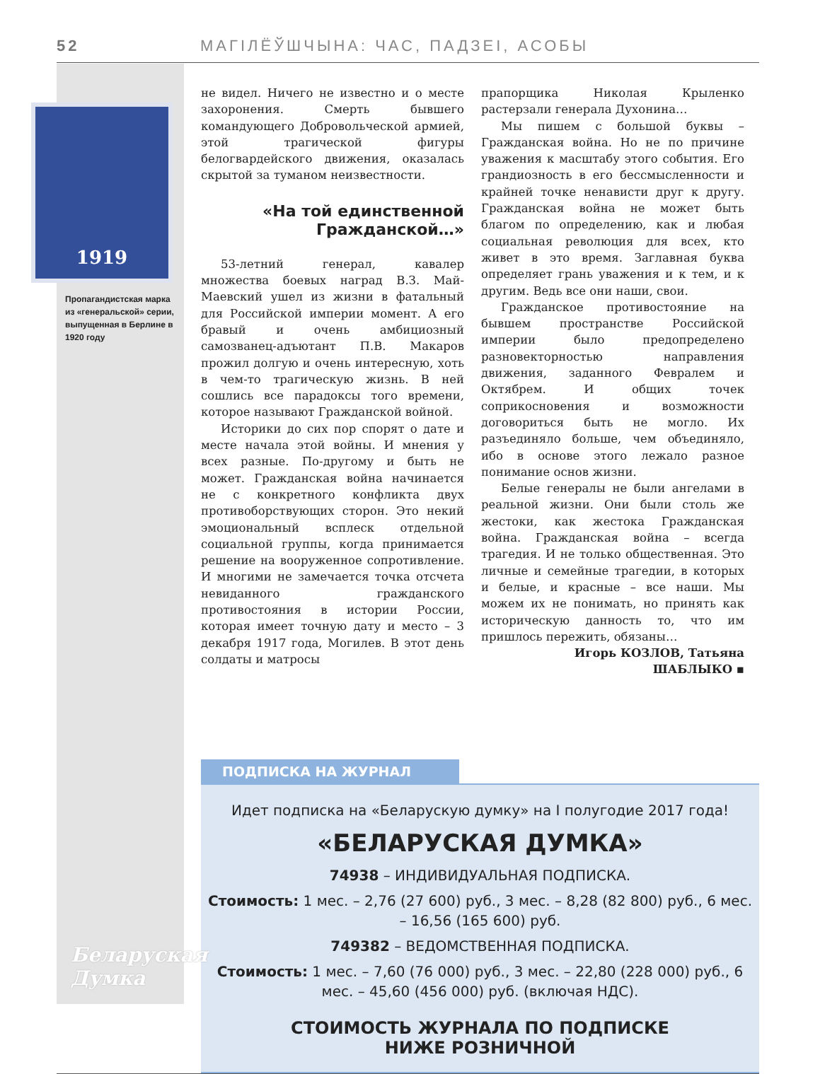52 МАГІЛЁЎШЧЫНА: ЧАС, ПАДЗЕІ, АСОБЫ
1919
Пропагандистская марка из «генеральской» серии, выпущенная в Берлине в 1920 году
Беларуская Думка
не видел. Ничего не известно и о месте захоронения. Смерть бывшего командующего Добровольческой армией, этой трагической фигуры белогвардейского движения, оказалась скрытой за туманом неизвестности.
«На той единственной Гражданской…»
53-летний генерал, кавалер множества боевых наград В.З. Май-Маевский ушел из жизни в фатальный для Российской империи момент. А его бравый и очень амбициозный самозванец-адъютант П.В. Макаров прожил долгую и очень интересную, хоть в чем-то трагическую жизнь. В ней сошлись все парадоксы того времени, которое называют Гражданской войной.
Историки до сих пор спорят о дате и месте начала этой войны. И мнения у всех разные. По-другому и быть не может. Гражданская война начинается не с конкретного конфликта двух противоборствующих сторон. Это некий эмоциональный всплеск отдельной социальной группы, когда принимается решение на вооруженное сопротивление. И многими не замечается точка отсчета невиданного гражданского противостояния в истории России, которая имеет точную дату и место – 3 декабря 1917 года, Могилев. В этот день солдаты и матросы
прапорщика Николая Крыленко растерзали генерала Духонина…
Мы пишем с большой буквы – Гражданская война. Но не по причине уважения к масштабу этого события. Его грандиозность в его бессмысленности и крайней точке ненависти друг к другу. Гражданская война не может быть благом по определению, как и любая социальная революция для всех, кто живет в это время. Заглавная буква определяет грань уважения и к тем, и к другим. Ведь все они наши, свои.
Гражданское противостояние на бывшем пространстве Российской империи было предопределено разновекторностью направления движения, заданного Февралем и Октябрем. И общих точек соприкосновения и возможности договориться быть не могло. Их разъединяло больше, чем объединяло, ибо в основе этого лежало разное понимание основ жизни.
Белые генералы не были ангелами в реальной жизни. Они были столь же жестоки, как жестока Гражданская война. Гражданская война – всегда трагедия. И не только общественная. Это личные и семейные трагедии, в которых и белые, и красные – все наши. Мы можем их не понимать, но принять как историческую данность то, что им пришлось пережить, обязаны…
Игорь КОЗЛОВ, Татьяна ШАБЛЫКО ▪
ПОДПИСКА НА ЖУРНАЛ
Идет подписка на «Беларускую думку» на I полугодие 2017 года!
«БЕЛАРУСКАЯ ДУМКА»
74938 – ИНДИВИДУАЛЬНАЯ ПОДПИСКА.
Стоимость: 1 мес. – 2,76 (27 600) руб., 3 мес. – 8,28 (82 800) руб., 6 мес. – 16,56 (165 600) руб.
749382 – ВЕДОМСТВЕННАЯ ПОДПИСКА.
Стоимость: 1 мес. – 7,60 (76 000) руб., 3 мес. – 22,80 (228 000) руб., 6 мес. – 45,60 (456 000) руб. (включая НДС).
СТОИМОСТЬ ЖУРНАЛА ПО ПОДПИСКЕ
НИЖЕ РОЗНИЧНОЙ